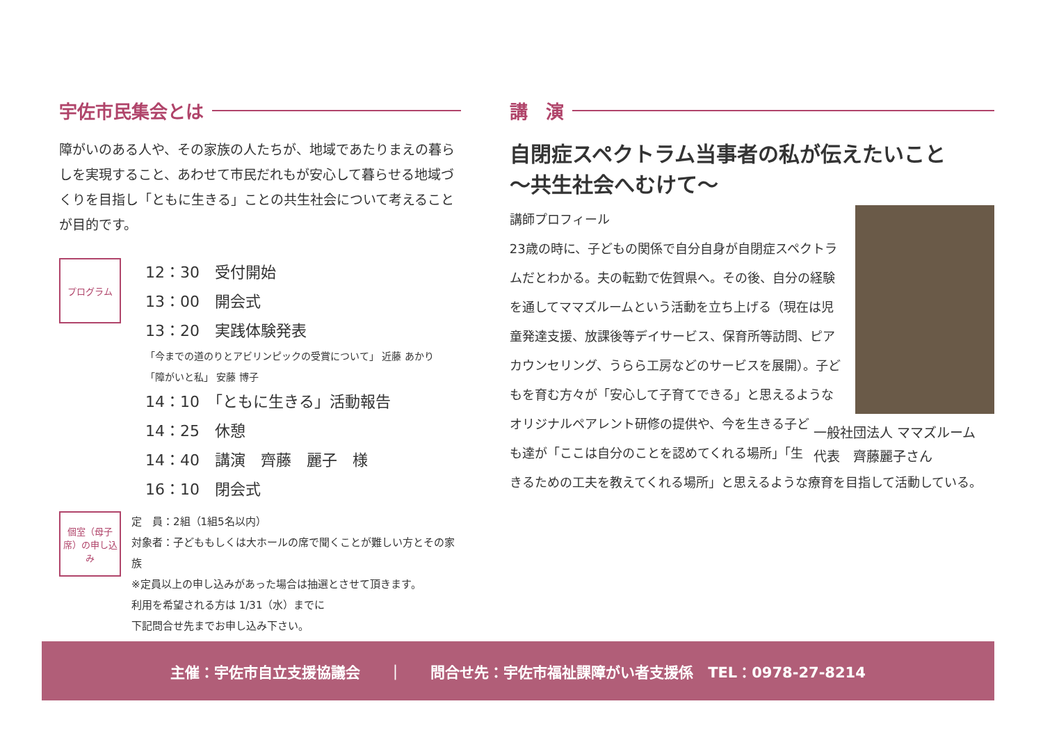宇佐市民集会とは
障がいのある人や、その家族の人たちが、地域であたりまえの暮らしを実現すること、あわせて市民だれもが安心して暮らせる地域づくりを目指し「ともに生きる」ことの共生社会について考えることが目的です。
プログラム
12：30　受付開始
13：00　開会式
13：20　実践体験発表
「今までの道のりとアビリンピックの受賞について」 近藤 あかり
「障がいと私」 安藤 博子
14：10　「ともに生きる」活動報告
14：25　休憩
14：40　講演　齊藤　麗子　様
16：10　閉会式
個室（母子席）の申し込み
定　員：2組（1組5名以内）
対象者：子どももしくは大ホールの席で聞くことが難しい方とその家族
※定員以上の申し込みがあった場合は抽選とさせて頂きます。
利用を希望される方は 1/31（水）までに
下記問合せ先までお申し込み下さい。
講　演
自閉症スペクトラム当事者の私が伝えたいこと
〜共生社会へむけて〜
一般社団法人 ママズルーム
代表　齊藤麗子さん
講師プロフィール
23歳の時に、子どもの関係で自分自身が自閉症スペクトラムだとわかる。夫の転勤で佐賀県へ。その後、自分の経験を通してママズルームという活動を立ち上げる（現在は児童発達支援、放課後等デイサービス、保育所等訪問、ピアカウンセリング、うらら工房などのサービスを展開）。子どもを育む方々が「安心して子育てできる」と思えるようなオリジナルペアレント研修の提供や、今を生きる子ども達が「ここは自分のことを認めてくれる場所」「生きるための工夫を教えてくれる場所」と思えるような療育を目指して活動している。
主催：宇佐市自立支援協議会 ｜ 問合せ先：宇佐市福祉課障がい者支援係　TEL：0978-27-8214